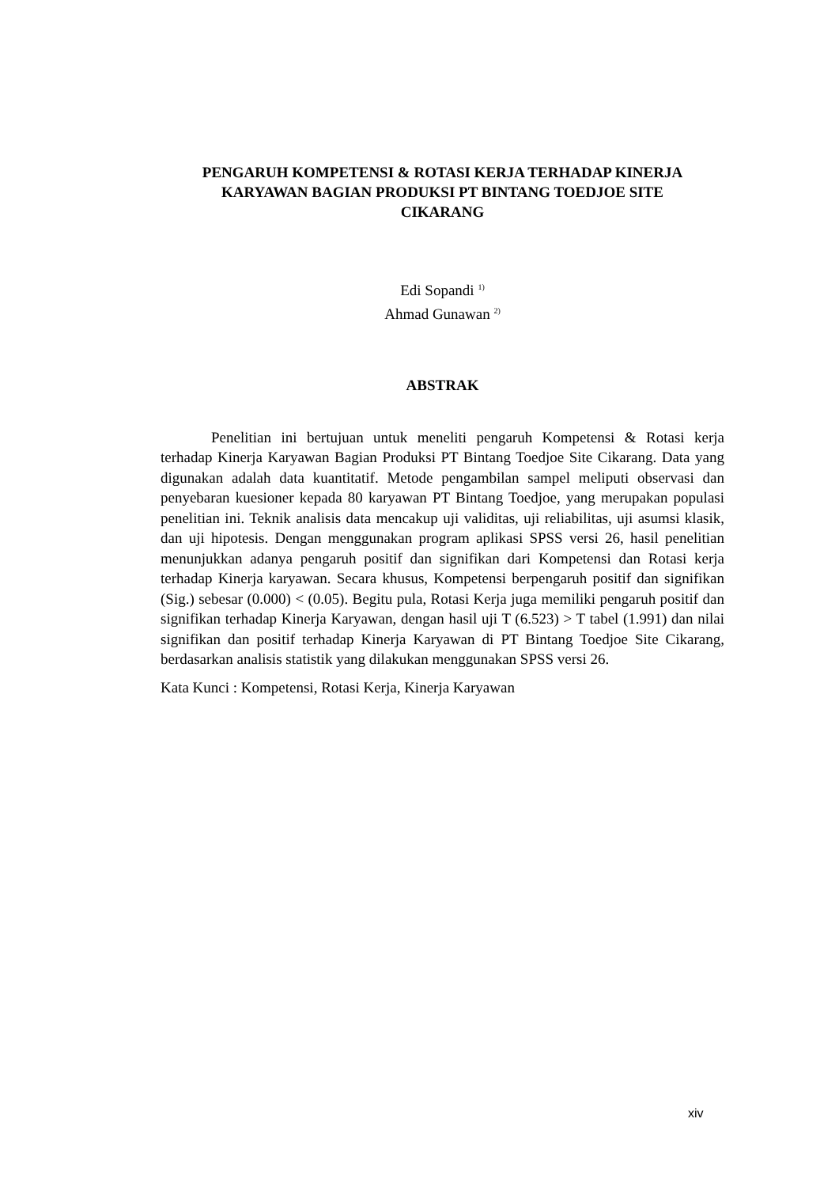PENGARUH KOMPETENSI & ROTASI KERJA TERHADAP KINERJA
KARYAWAN BAGIAN PRODUKSI PT BINTANG TOEDJOE SITE
CIKARANG
Edi Sopandi <sup>1)</sup>
Ahmad Gunawan <sup>2)</sup>
ABSTRAK
Penelitian ini bertujuan untuk meneliti pengaruh Kompetensi & Rotasi kerja terhadap Kinerja Karyawan Bagian Produksi PT Bintang Toedjoe Site Cikarang. Data yang digunakan adalah data kuantitatif. Metode pengambilan sampel meliputi observasi dan penyebaran kuesioner kepada 80 karyawan PT Bintang Toedjoe, yang merupakan populasi penelitian ini. Teknik analisis data mencakup uji validitas, uji reliabilitas, uji asumsi klasik, dan uji hipotesis. Dengan menggunakan program aplikasi SPSS versi 26, hasil penelitian menunjukkan adanya pengaruh positif dan signifikan dari Kompetensi dan Rotasi kerja terhadap Kinerja karyawan. Secara khusus, Kompetensi berpengaruh positif dan signifikan (Sig.) sebesar (0.000) < (0.05). Begitu pula, Rotasi Kerja juga memiliki pengaruh positif dan signifikan terhadap Kinerja Karyawan, dengan hasil uji T (6.523) > T tabel (1.991) dan nilai signifikan dan positif terhadap Kinerja Karyawan di PT Bintang Toedjoe Site Cikarang, berdasarkan analisis statistik yang dilakukan menggunakan SPSS versi 26.
Kata Kunci : Kompetensi, Rotasi Kerja, Kinerja Karyawan
xiv